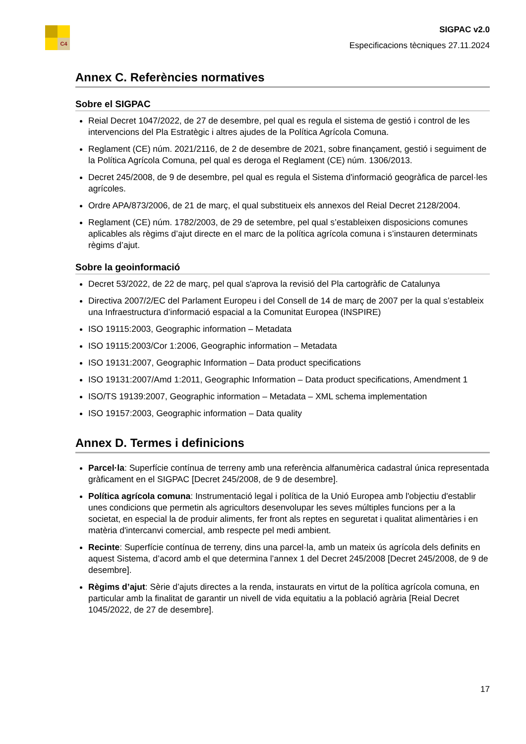C4
SIGPAC v2.0
Especificacions tècniques 27.11.2024
Annex C. Referències normatives
Sobre el SIGPAC
Reial Decret 1047/2022, de 27 de desembre, pel qual es regula el sistema de gestió i control de les intervencions del Pla Estratègic i altres ajudes de la Política Agrícola Comuna.
Reglament (CE) núm. 2021/2116, de 2 de desembre de 2021, sobre finançament, gestió i seguiment de la Política Agrícola Comuna, pel qual es deroga el Reglament (CE) núm. 1306/2013.
Decret 245/2008, de 9 de desembre, pel qual es regula el Sistema d'informació geogràfica de parcel·les agrícoles.
Ordre APA/873/2006, de 21 de març, el qual substitueix els annexos del Reial Decret 2128/2004.
Reglament (CE) núm. 1782/2003, de 29 de setembre, pel qual s’estableixen disposicions comunes aplicables als règims d’ajut directe en el marc de la política agrícola comuna i s’instauren determinats règims d’ajut.
Sobre la geoinformació
Decret 53/2022, de 22 de març, pel qual s'aprova la revisió del Pla cartogràfic de Catalunya
Directiva 2007/2/EC del Parlament Europeu i del Consell de 14 de març de 2007 per la qual s’estableix una Infraestructura d’informació espacial a la Comunitat Europea (INSPIRE)
ISO 19115:2003, Geographic information – Metadata
ISO 19115:2003/Cor 1:2006, Geographic information – Metadata
ISO 19131:2007, Geographic Information – Data product specifications
ISO 19131:2007/Amd 1:2011, Geographic Information – Data product specifications, Amendment 1
ISO/TS 19139:2007, Geographic information – Metadata – XML schema implementation
ISO 19157:2003, Geographic information – Data quality
Annex D. Termes i definicions
Parcel·la: Superfície contínua de terreny amb una referència alfanumèrica cadastral única representada gràficament en el SIGPAC [Decret 245/2008, de 9 de desembre].
Política agrícola comuna: Instrumentació legal i política de la Unió Europea amb l'objectiu d'establir unes condicions que permetin als agricultors desenvolupar les seves múltiples funcions per a la societat, en especial la de produir aliments, fer front als reptes en seguretat i qualitat alimentàries i en matèria d'intercanvi comercial, amb respecte pel medi ambient.
Recinte: Superfície contínua de terreny, dins una parcel·la, amb un mateix ús agrícola dels definits en aquest Sistema, d’acord amb el que determina l’annex 1 del Decret 245/2008 [Decret 245/2008, de 9 de desembre].
Règims d’ajut: Sèrie d’ajuts directes a la renda, instaurats en virtut de la política agrícola comuna, en particular amb la finalitat de garantir un nivell de vida equitatiu a la població agrària [Reial Decret 1045/2022, de 27 de desembre].
17